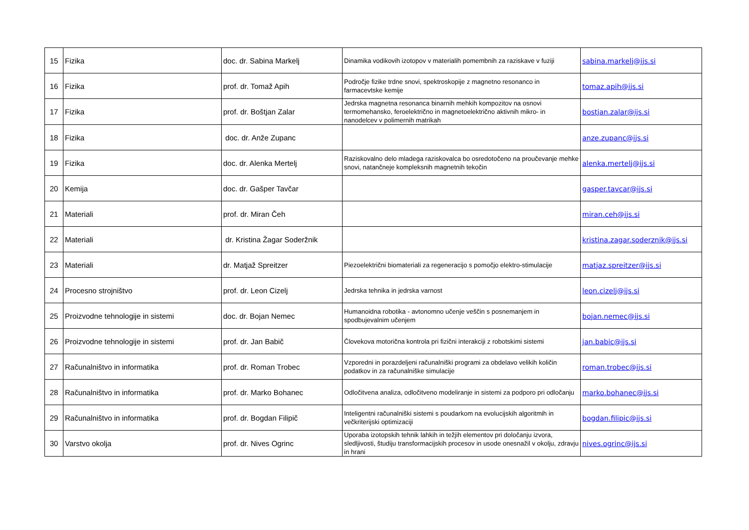| 15 | Fizika | doc. dr. Sabina Markelj | Dinamika vodikovih izotopov v materialih pomembnih za raziskave v fuziji | sabina.markelj@ijs.si |
| 16 | Fizika | prof. dr. Tomaž Apih | Področje fizike trdne snovi, spektroskopije z magnetno resonanco in farmacevtske kemije | tomaz.apih@ijs.si |
| 17 | Fizika | prof. dr. Boštjan Zalar | Jedrska magnetna resonanca binarnih mehkih kompozitov na osnovi termomehansko, feroelektrično in magnetoelektrično aktivnih mikro- in nanodelcev v polimernih matrikah | bostjan.zalar@ijs.si |
| 18 | Fizika | doc. dr. Anže Zupanc | | anze.zupanc@ijs.si |
| 19 | Fizika | doc. dr. Alenka Mertelj | Raziskovalno delo mladega raziskovalca bo osredotočeno na proučevanje mehke snovi, natančneje kompleksnih magnetnih tekočin | alenka.mertelj@ijs.si |
| 20 | Kemija | doc. dr. Gašper Tavčar | | gasper.tavcar@ijs.si |
| 21 | Materiali | prof. dr. Miran Čeh | | miran.ceh@ijs.si |
| 22 | Materiali | dr. Kristina Žagar Soderžnik | | kristina.zagar.soderznik@ijs.si |
| 23 | Materiali | dr. Matjaž Spreitzer | Piezoelektrični biomateriali za regeneracijo s pomočjo elektro-stimulacije | matjaz.spreitzer@ijs.si |
| 24 | Procesno strojništvo | prof. dr. Leon Cizelj | Jedrska tehnika in jedrska varnost | leon.cizelj@ijs.si |
| 25 | Proizvodne tehnologije in sistemi | doc. dr. Bojan Nemec | Humanoidna robotika - avtonomno učenje veščin s posnemanjem in spodbujevalnim učenjem | bojan.nemec@ijs.si |
| 26 | Proizvodne tehnologije in sistemi | prof. dr. Jan Babič | Človekova motorična kontrola pri fizični interakciji z robotskimi sistemi | jan.babic@ijs.si |
| 27 | Računalništvo in informatika | prof. dr. Roman Trobec | Vzporedni in porazdeljeni računalniški programi za obdelavo velikih količin podatkov in za računalniške simulacije | roman.trobec@ijs.si |
| 28 | Računalništvo in informatika | prof. dr. Marko Bohanec | Odločitvena analiza, odločitveno modeliranje in sistemi za podporo pri odločanju | marko.bohanec@ijs.si |
| 29 | Računalništvo in informatika | prof. dr. Bogdan Filipič | Inteligentni računalniški sistemi s poudarkom na evolucijskih algoritmih in večkriterijski optimizaciji | bogdan.filipic@ijs.si |
| 30 | Varstvo okolja | prof. dr. Nives Ogrinc | Uporaba izotopskih tehnik lahkih in težjih elementov pri določanju izvora, sledljivosti, študiju transformacijskih procesov in usode onesnažil v okolju, zdravju in hrani | nives.ogrinc@ijs.si |